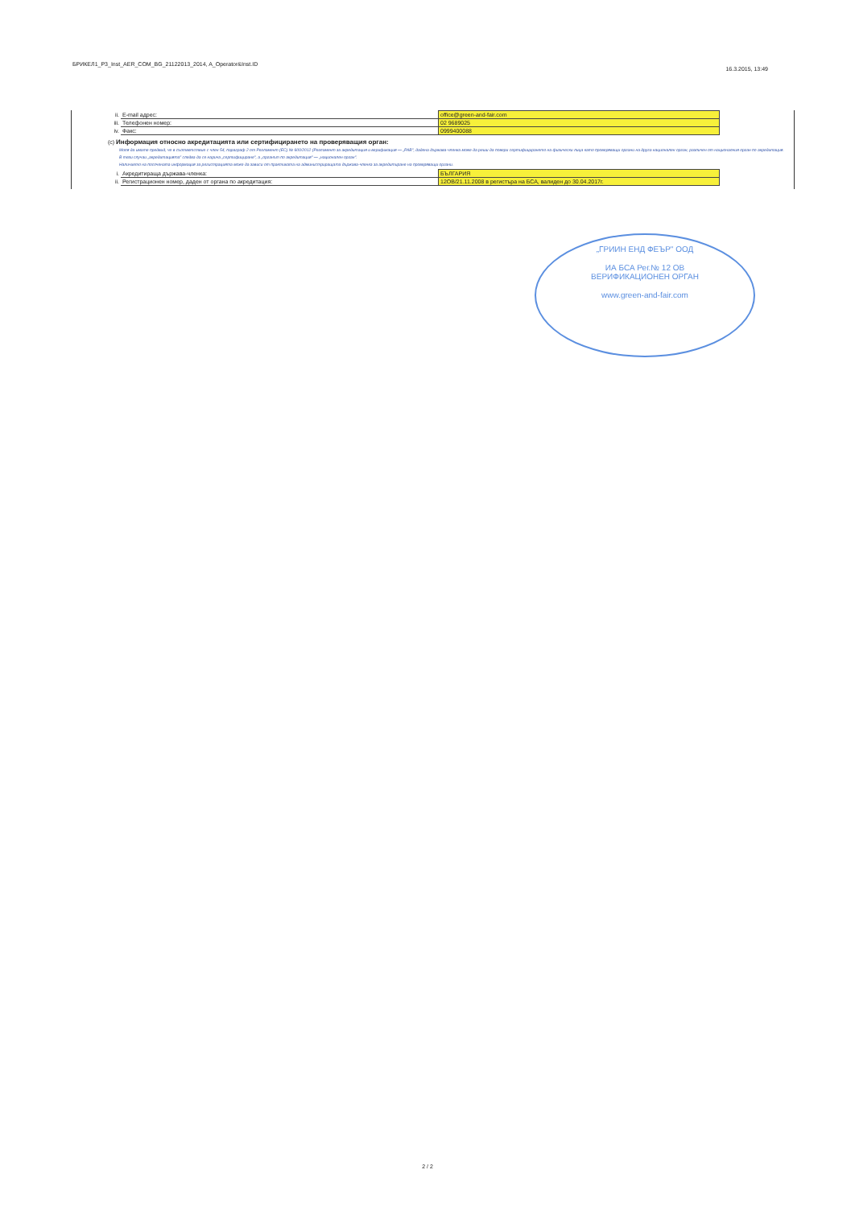БРИКЕЛ1_P3_Inst_AER_COM_BG_21122013_2014, A_Operator&Inst.ID
16.3.2015, 13:49
| ii. | E-mail адрес: | office@green-and-fair.com |
| iii. | Телефонен номер: | 02 9689025 |
| iv. | Факс: | 0999400088 |
(c) Информация относно акредитацията или сертифицирането на проверяващия орган:
Моля да имате предвид, че в съответствие с член 54, параграф 2 от Регламент (ЕС) № 600/2012 (Регламент за акредитация и верификация — „РАВ", дадена държава-членка може да реши да повери сертифицирането на физически лица като проверяващи органи на друга национален орган, различен от националния орган по акредитация.
В тези случаи „акредитацията" следва да се нарича „сертифициране", а „органът по акредитация" — „национален орган".
Наличието на посочената информация за регистрацията може да зависи от практиката на администриращата държава-членка за акредитиране на проверяващи органи.
| i. | Акредитираща държава-членка: | БЪЛГАРИЯ |
| ii. | Регистрационен номер, даден от органа по акредитация: | 12ОВ/21.11.2008 в регистъра на БСА, валиден до 30.04.2017г. |
„ГРИИН ЕНД ФЕЪР" ООД
ИА БСА Рег.№ 12 ОВ
ВЕРИФИКАЦИОНЕН ОРГАН
www.green-and-fair.com
2 / 2